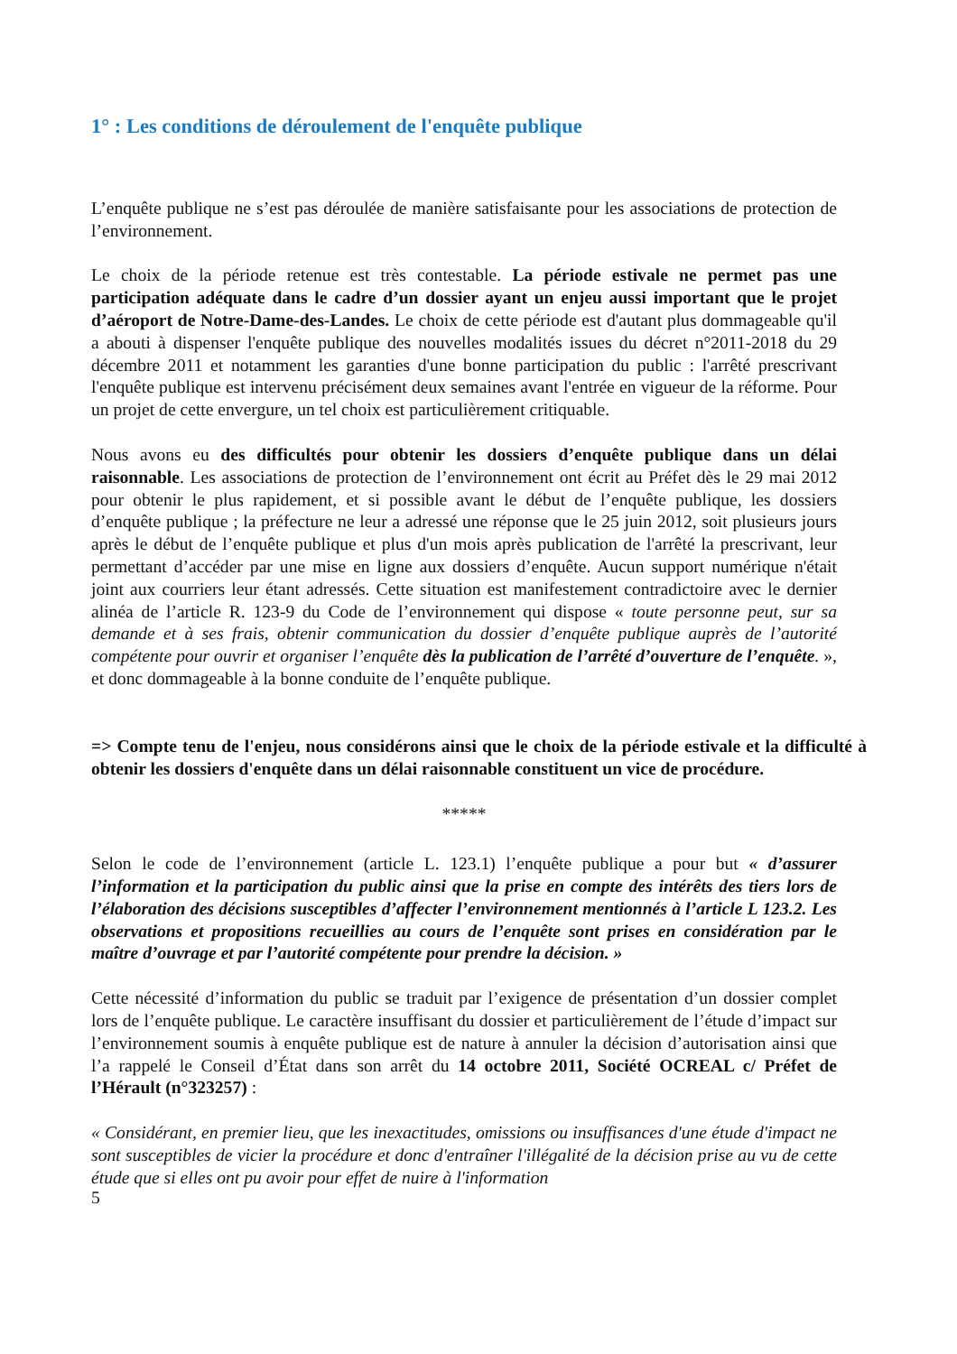1° : Les conditions de déroulement de l'enquête publique
L’enquête publique ne s’est pas déroulée de manière satisfaisante pour les associations de protection de l’environnement.
Le choix de la période retenue est très contestable. La période estivale ne permet pas une participation adéquate dans le cadre d’un dossier ayant un enjeu aussi important que le projet d’aéroport de Notre-Dame-des-Landes. Le choix de cette période est d'autant plus dommageable qu'il a abouti à dispenser l'enquête publique des nouvelles modalités issues du décret n°2011-2018 du 29 décembre 2011 et notamment les garanties d'une bonne participation du public : l'arrêté prescrivant l'enquête publique est intervenu précisément deux semaines avant l'entrée en vigueur de la réforme. Pour un projet de cette envergure, un tel choix est particulièrement critiquable.
Nous avons eu des difficultés pour obtenir les dossiers d’enquête publique dans un délai raisonnable. Les associations de protection de l’environnement ont écrit au Préfet dès le 29 mai 2012 pour obtenir le plus rapidement, et si possible avant le début de l’enquête publique, les dossiers d’enquête publique ; la préfecture ne leur a adressé une réponse que le 25 juin 2012, soit plusieurs jours après le début de l’enquête publique et plus d'un mois après publication de l'arrêté la prescrivant, leur permettant d’accéder par une mise en ligne aux dossiers d’enquête. Aucun support numérique n'était joint aux courriers leur étant adressés. Cette situation est manifestement contradictoire avec le dernier alinéa de l’article R. 123-9 du Code de l’environnement qui dispose « toute personne peut, sur sa demande et à ses frais, obtenir communication du dossier d’enquête publique auprès de l’autorité compétente pour ouvrir et organiser l’enquête dès la publication de l’arrêté d’ouverture de l’enquête. », et donc dommageable à la bonne conduite de l’enquête publique.
=> Compte tenu de l'enjeu, nous considérons ainsi que le choix de la période estivale et la difficulté à obtenir les dossiers d'enquête dans un délai raisonnable constituent un vice de procédure.
*****
Selon le code de l’environnement (article L. 123.1) l’enquête publique a pour but « d’assurer l’information et la participation du public ainsi que la prise en compte des intérêts des tiers lors de l’élaboration des décisions susceptibles d’affecter l’environnement mentionnés à l’article L 123.2. Les observations et propositions recueillies au cours de l’enquête sont prises en considération par le maître d’ouvrage et par l’autorité compétente pour prendre la décision. »
Cette nécessité d’information du public se traduit par l’exigence de présentation d’un dossier complet lors de l’enquête publique. Le caractère insuffisant du dossier et particulièrement de l’étude d’impact sur l’environnement soumis à enquête publique est de nature à annuler la décision d’autorisation ainsi que l’a rappelé le Conseil d’État dans son arrêt du 14 octobre 2011, Société OCREAL c/ Préfet de l’Hérault (n°323257) :
« Considérant, en premier lieu, que les inexactitudes, omissions ou insuffisances d'une étude d'impact ne sont susceptibles de vicier la procédure et donc d'entraîner l'illégalité de la décision prise au vu de cette étude que si elles ont pu avoir pour effet de nuire à l'information
5